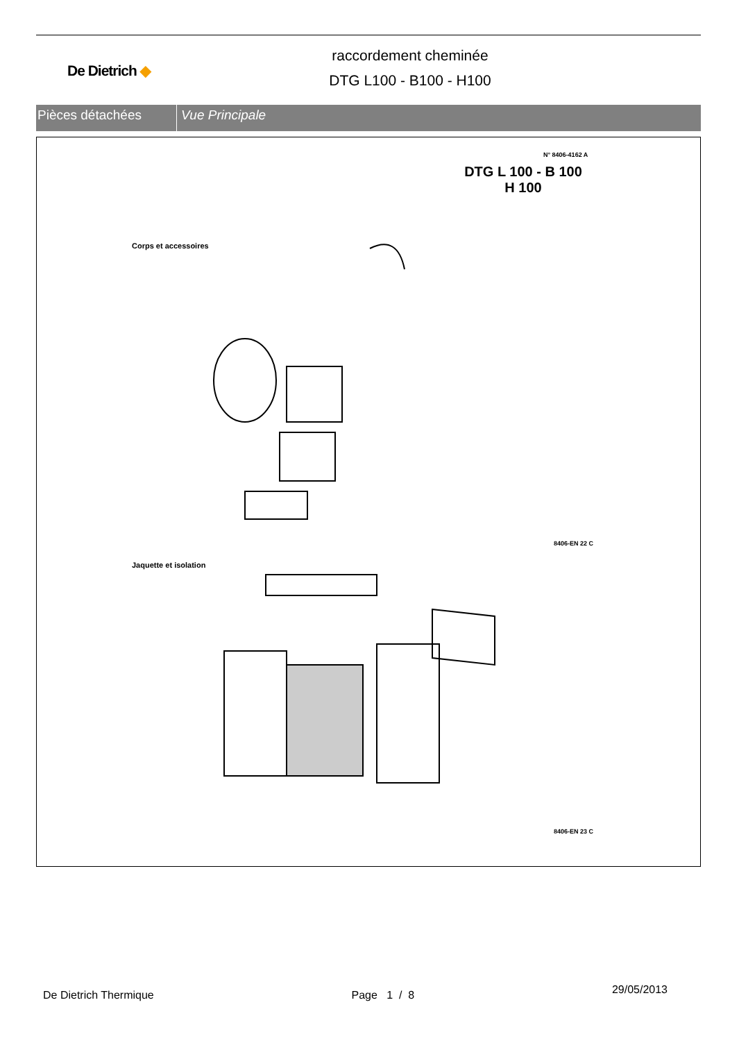De Dietrich ◆
raccordement cheminée
DTG L100 - B100 - H100
Pièces détachées Vue Principale
N° 8406-4162 A
DTG L 100 - B 100
H 100
Corps et accessoires
Jaquette et isolation
8406-EN 22 C
8406-EN 23 C
De Dietrich Thermique Page 1 / 8 29/05/2013